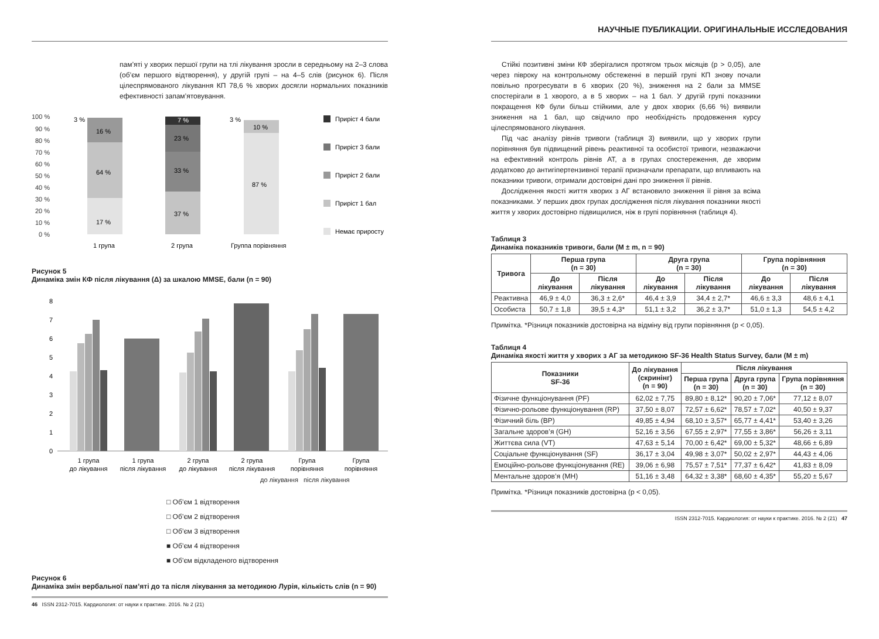пам’яті у хворих першої групи на тлі лікування зросли в середньому на 2–3 слова (об’єм першого відтворення), у другій групі – на 4–5 слів (рисунок 6). Після цілеспрямованого лікування КП 78,6 % хворих досягли нормальних показників ефективності запам’ятовування.
100 %
90 %
80 %
70 %
60 %
50 %
40 %
30 %
20 %
10 %
0 %
17 %
64 %
16 %
3 %
37 %
33 %
23 %
7 %
87 %
10 %
3 %
1 група
2 група
Группа порівняння
Приріст 4 бали
Приріст 3 бали
Приріст 2 бали
Приріст 1 бал
Немає приросту
Рисунок 5
Динаміка змін КФ після лікування (Δ) за шкалою MMSE, бали (n = 90)
8
7
6
5
4
3
2
1
0
1 група
до лікування
1 група
після лікування
2 група
до лікування
2 група
після лікування
Група
порівняння
Група
порівняння
до лікування після лікування
□ Об’єм 1 відтворення
□ Об’єм 2 відтворення
□ Об’єм 3 відтворення
■ Об’єм 4 відтворення
■ Об’єм відкладеного відтворення
Рисунок 6
Динаміка змін вербальної пам’яті до та після лікування за методикою Лурія, кількість слів (n = 90)
46 ISSN 2312-7015. Кардиология: от науки к практике. 2016. № 2 (21)
НАУЧНЫЕ ПУБЛИКАЦИИ. ОРИГИНАЛЬНЫЕ ИССЛЕДОВАНИЯ
Стійкі позитивні зміни КФ зберігалися протягом трьох місяців (р > 0,05), але через півроку на контрольному обстеженні в першій групі КП знову почали повільно прогресувати в 6 хворих (20 %), зниження на 2 бали за MMSE спостерігали в 1 хворого, а в 5 хворих – на 1 бал. У другій групі показники покращення КФ були більш стійкими, але у двох хворих (6,66 %) виявили зниження на 1 бал, що свідчило про необхідність продовження курсу цілеспрямованого лікування.
Під час аналізу рівнів тривоги (таблиця 3) виявили, що у хворих групи порівняння був підвищений рівень реактивної та особистої тривоги, незважаючи на ефективний контроль рівнів АТ, а в групах спостереження, де хворим додатково до антигіпертензивної терапії призначали препарати, що впливають на показники тривоги, отримали достовірні дані про зниження її рівнів.
Дослідження якості життя хворих з АГ встановило зниження її рівня за всіма показниками. У перших двох групах дослідження після лікування показники якості життя у хворих достовірно підвищилися, ніж в групі порівняння (таблиця 4).
Таблиця 3
Динаміка показників тривоги, бали (M ± m, n = 90)
| Тривога | Перша група (n = 30) | | Друга група (n = 30) | | Група порівняння (n = 30) | |
| --- | --- | --- | --- | --- | --- | --- |
| | До лікування | Після лікування | До лікування | Після лікування | До лікування | Після лікування |
| Реактивна | 46,9 ± 4,0 | 36,3 ± 2,6* | 46,4 ± 3,9 | 34,4 ± 2,7* | 46,6 ± 3,3 | 48,6 ± 4,1 |
| Особиста | 50,7 ± 1,8 | 39,5 ± 4,3* | 51,1 ± 3,2 | 36,2 ± 3,7* | 51,0 ± 1,3 | 54,5 ± 4,2 |
Примітка. *Різниця показників достовірна на відміну від групи порівняння (р < 0,05).
Таблиця 4
Динаміка якості життя у хворих з АГ за методикою SF-36 Health Status Survey, бали (M ± m)
| Показники SF-36 | До лікування (скринінг) (n = 90) | Після лікування | | |
| --- | --- | --- | --- | --- |
| | | Перша група (n = 30) | Друга група (n = 30) | Група порівняння (n = 30) |
| Фізичне функціонування (PF) | 62,02 ± 7,75 | 89,80 ± 8,12* | 90,20 ± 7,06* | 77,12 ± 8,07 |
| Фізично-рольове функціонування (RP) | 37,50 ± 8,07 | 72,57 ± 6,62* | 78,57 ± 7,02* | 40,50 ± 9,37 |
| Фізичний біль (BP) | 49,85 ± 4,94 | 68,10 ± 3,57* | 65,77 ± 4,41* | 53,40 ± 3,26 |
| Загальне здоров’я (GH) | 52,16 ± 3,56 | 67,55 ± 2,97* | 77,55 ± 3,86* | 56,26 ± 3,11 |
| Життєва сила (VT) | 47,63 ± 5,14 | 70,00 ± 6,42* | 69,00 ± 5,32* | 48,66 ± 6,89 |
| Соціальне функціонування (SF) | 36,17 ± 3,04 | 49,98 ± 3,07* | 50,02 ± 2,97* | 44,43 ± 4,06 |
| Емоційно-рольове функціонування (RE) | 39,06 ± 6,98 | 75,57 ± 7,51* | 77,37 ± 6,42* | 41,83 ± 8,09 |
| Ментальне здоров’я (MH) | 51,16 ± 3,48 | 64,32 ± 3,38* | 68,60 ± 4,35* | 55,20 ± 5,67 |
Примітка. *Різниця показників достовірна (р < 0,05).
ISSN 2312-7015. Кардиология: от науки к практике. 2016. № 2 (21) 47